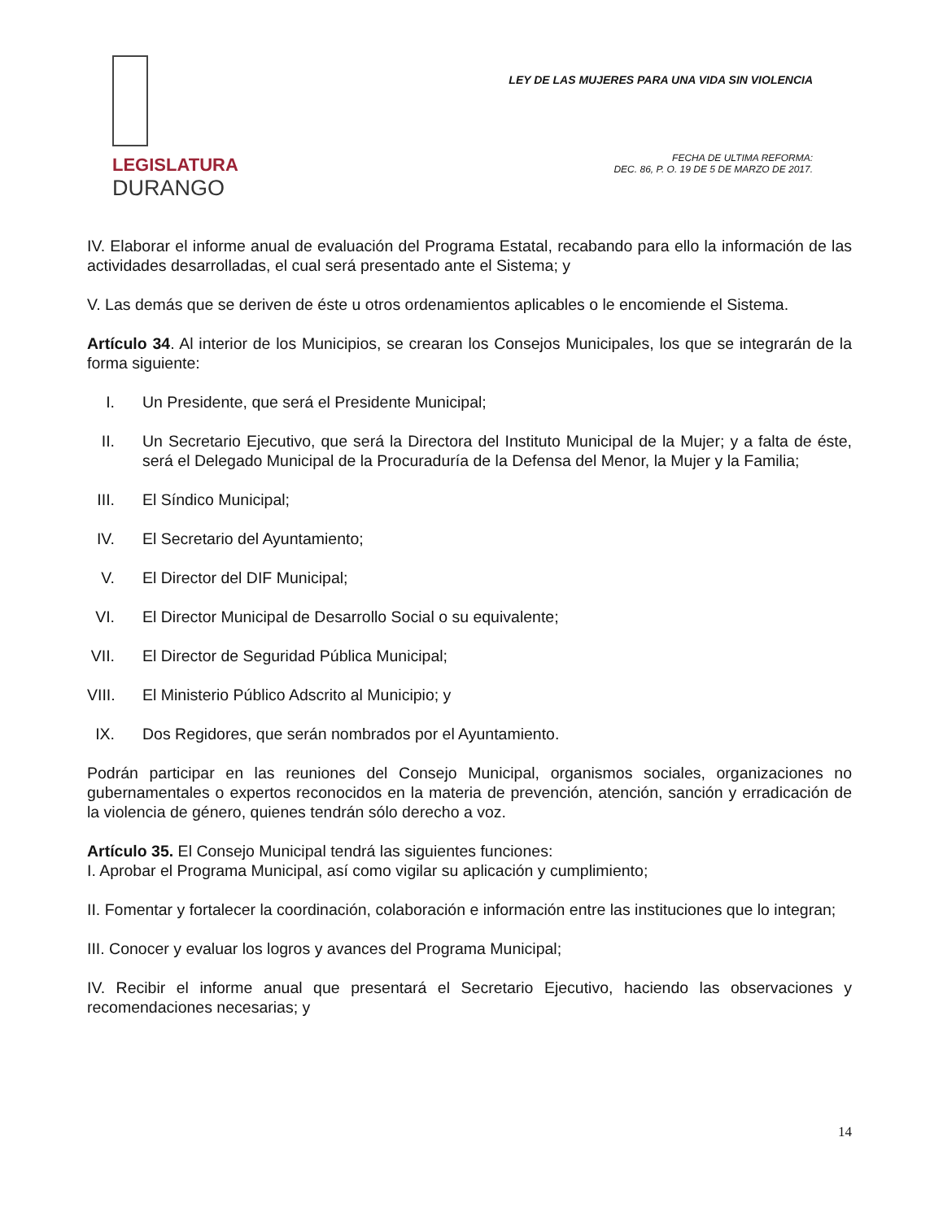LEGISLATURA
DURANGO
LEY DE LAS MUJERES PARA UNA VIDA SIN VIOLENCIA
FECHA DE ULTIMA REFORMA:
DEC. 86, P. O. 19 DE 5 DE MARZO DE 2017.
IV. Elaborar el informe anual de evaluación del Programa Estatal, recabando para ello la información de las actividades desarrolladas, el cual será presentado ante el Sistema; y
V. Las demás que se deriven de éste u otros ordenamientos aplicables o le encomiende el Sistema.
Artículo 34. Al interior de los Municipios, se crearan los Consejos Municipales, los que se integrarán de la forma siguiente:
I. Un Presidente, que será el Presidente Municipal;
II. Un Secretario Ejecutivo, que será la Directora del Instituto Municipal de la Mujer; y a falta de éste, será el Delegado Municipal de la Procuraduría de la Defensa del Menor, la Mujer y la Familia;
III. El Síndico Municipal;
IV. El Secretario del Ayuntamiento;
V. El Director del DIF Municipal;
VI. El Director Municipal de Desarrollo Social o su equivalente;
VII. El Director de Seguridad Pública Municipal;
VIII. El Ministerio Público Adscrito al Municipio; y
IX. Dos Regidores, que serán nombrados por el Ayuntamiento.
Podrán participar en las reuniones del Consejo Municipal, organismos sociales, organizaciones no gubernamentales o expertos reconocidos en la materia de prevención, atención, sanción y erradicación de la violencia de género, quienes tendrán sólo derecho a voz.
Artículo 35. El Consejo Municipal tendrá las siguientes funciones:
I. Aprobar el Programa Municipal, así como vigilar su aplicación y cumplimiento;
II. Fomentar y fortalecer la coordinación, colaboración e información entre las instituciones que lo integran;
III. Conocer y evaluar los logros y avances del Programa Municipal;
IV. Recibir el informe anual que presentará el Secretario Ejecutivo, haciendo las observaciones y recomendaciones necesarias; y
14